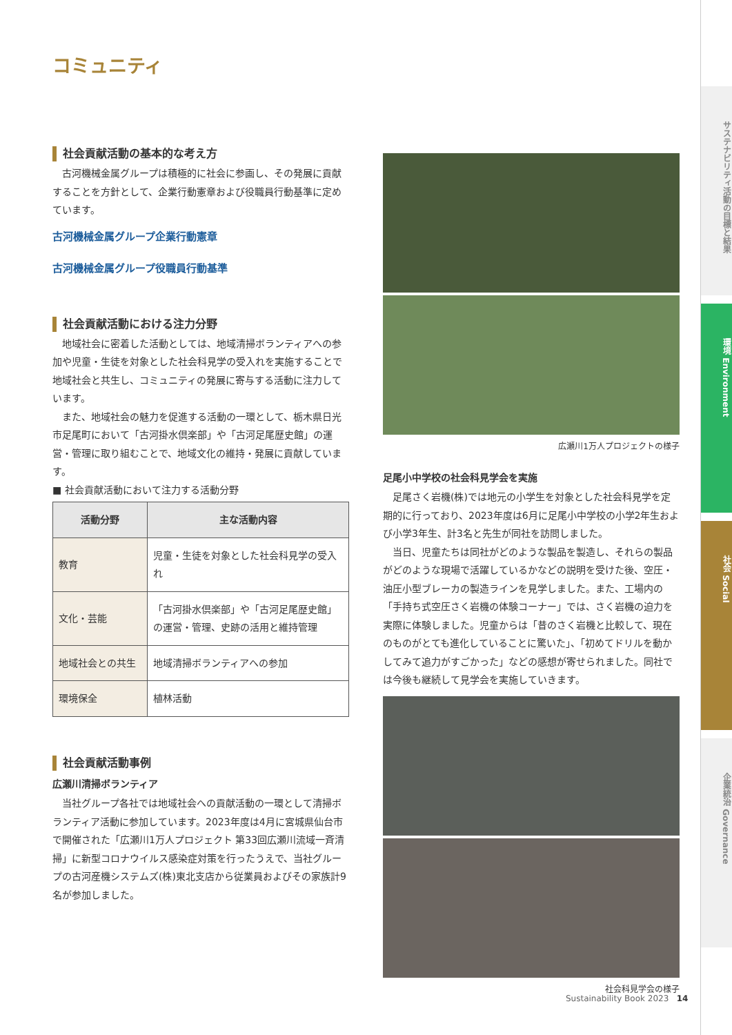コミュニティ
社会貢献活動の基本的な考え方
古河機械金属グループは積極的に社会に参画し、その発展に貢献することを方針として、企業行動憲章および役職員行動基準に定めています。
古河機械金属グループ企業行動憲章
古河機械金属グループ役職員行動基準
社会貢献活動における注力分野
地域社会に密着した活動としては、地域清掃ボランティアへの参加や児童・生徒を対象とした社会科見学の受入れを実施することで地域社会と共生し、コミュニティの発展に寄与する活動に注力しています。
また、地域社会の魅力を促進する活動の一環として、栃木県日光市足尾町において「古河掛水倶楽部」や「古河足尾歴史館」の運営・管理に取り組むことで、地域文化の維持・発展に貢献しています。
■ 社会貢献活動において注力する活動分野
| 活動分野 | 主な活動内容 |
| --- | --- |
| 教育 | 児童・生徒を対象とした社会科見学の受入れ |
| 文化・芸能 | 「古河掛水倶楽部」や「古河足尾歴史館」の運営・管理、史跡の活用と維持管理 |
| 地域社会との共生 | 地域清掃ボランティアへの参加 |
| 環境保全 | 植林活動 |
社会貢献活動事例
広瀬川清掃ボランティア
当社グループ各社では地域社会への貢献活動の一環として清掃ボランティア活動に参加しています。2023年度は4月に宮城県仙台市で開催された「広瀬川1万人プロジェクト 第33回広瀬川流域一斉清掃」に新型コロナウイルス感染症対策を行ったうえで、当社グループの古河産機システムズ(株)東北支店から従業員およびその家族計9名が参加しました。
広瀬川1万人プロジェクトの様子
足尾小中学校の社会科見学会を実施
足尾さく岩機(株)では地元の小学生を対象とした社会科見学を定期的に行っており、2023年度は6月に足尾小中学校の小学2年生および小学3年生、計3名と先生が同社を訪問しました。
当日、児童たちは同社がどのような製品を製造し、それらの製品がどのような現場で活躍しているかなどの説明を受けた後、空圧・油圧小型ブレーカの製造ラインを見学しました。また、工場内の「手持ち式空圧さく岩機の体験コーナー」では、さく岩機の迫力を実際に体験しました。児童からは「昔のさく岩機と比較して、現在のものがとても進化していることに驚いた」、「初めてドリルを動かしてみて追力がすごかった」などの感想が寄せられました。同社では今後も継続して見学会を実施していきます。
社会科見学会の様子
Sustainability Book 2023 14
サステナビリティ活動の目標と結果
環境 Environment
社会 Social
企業統治 Governance